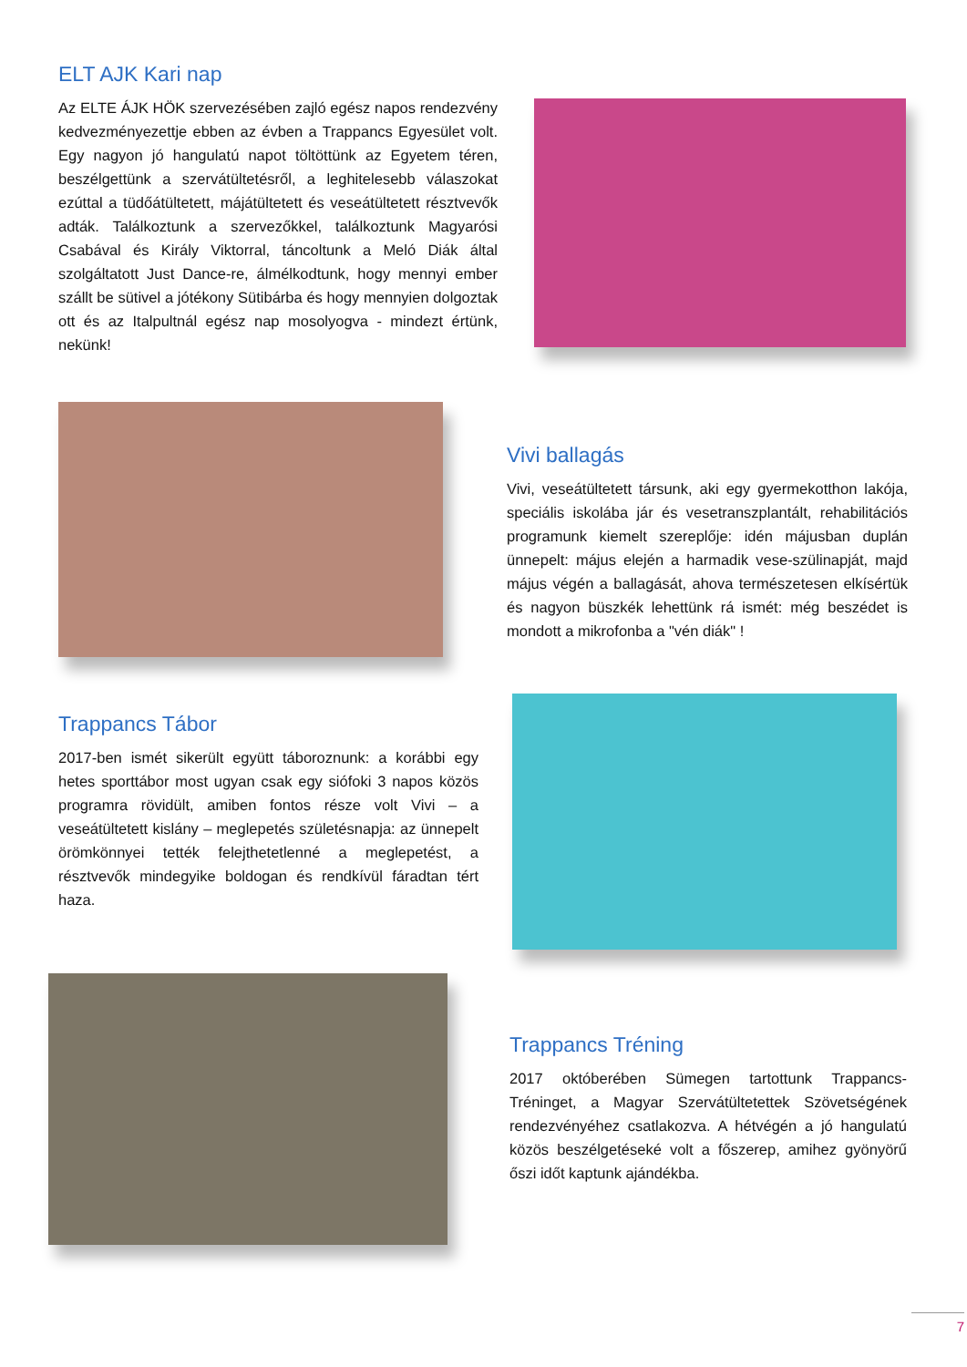ELT AJK Kari nap
Az ELTE ÁJK HÖK szervezésében zajló egész napos rendezvény kedvezményezettje ebben az évben a Trappancs Egyesület volt. Egy nagyon jó hangulatú napot töltöttünk az Egyetem téren, beszélgettünk a szervátültetésről, a leghitelesebb válaszokat ezúttal a tüdőátültetett, májátültetett és veseátültetett résztvevők adták. Találkoztunk a szervezőkkel, találkoztunk Magyarósi Csabával és Király Viktorral, táncoltunk a Meló Diák által szolgáltatott Just Dance-re, álmélkodtunk, hogy mennyi ember szállt be sütivel a jótékony Sütibárba és hogy mennyien dolgoztak ott és az Italpultnál egész nap mosolyogva - mindezt értünk, nekünk!
Vivi ballagás
Vivi, veseátültetett társunk, aki egy gyermekotthon lakója, speciális iskolába jár és vesetranszplantált, rehabilitációs programunk kiemelt szereplője: idén májusban duplán ünnepelt: május elején a harmadik vese-szülinapját, majd május végén a ballagását, ahova természetesen elkísértük és nagyon büszkék lehettünk rá ismét: még beszédet is mondott a mikrofonba a "vén diák" !
Trappancs Tábor
2017-ben ismét sikerült együtt táboroznunk: a korábbi egy hetes sporttábor most ugyan csak egy siófoki 3 napos közös programra rövidült, amiben fontos része volt Vivi – a veseátültetett kislány – meglepetés születésnapja: az ünnepelt örömkönnyei tették felejthetetlenné a meglepetést, a résztvevők mindegyike boldogan és rendkívül fáradtan tért haza.
Trappancs Tréning
2017 októberében Sümegen tartottunk Trappancs-Tréninget, a Magyar Szervátültetettek Szövetségének rendezvényéhez csatlakozva. A hétvégén a jó hangulatú közös beszélgetéseké volt a főszerep, amihez gyönyörű őszi időt kaptunk ajándékba.
7